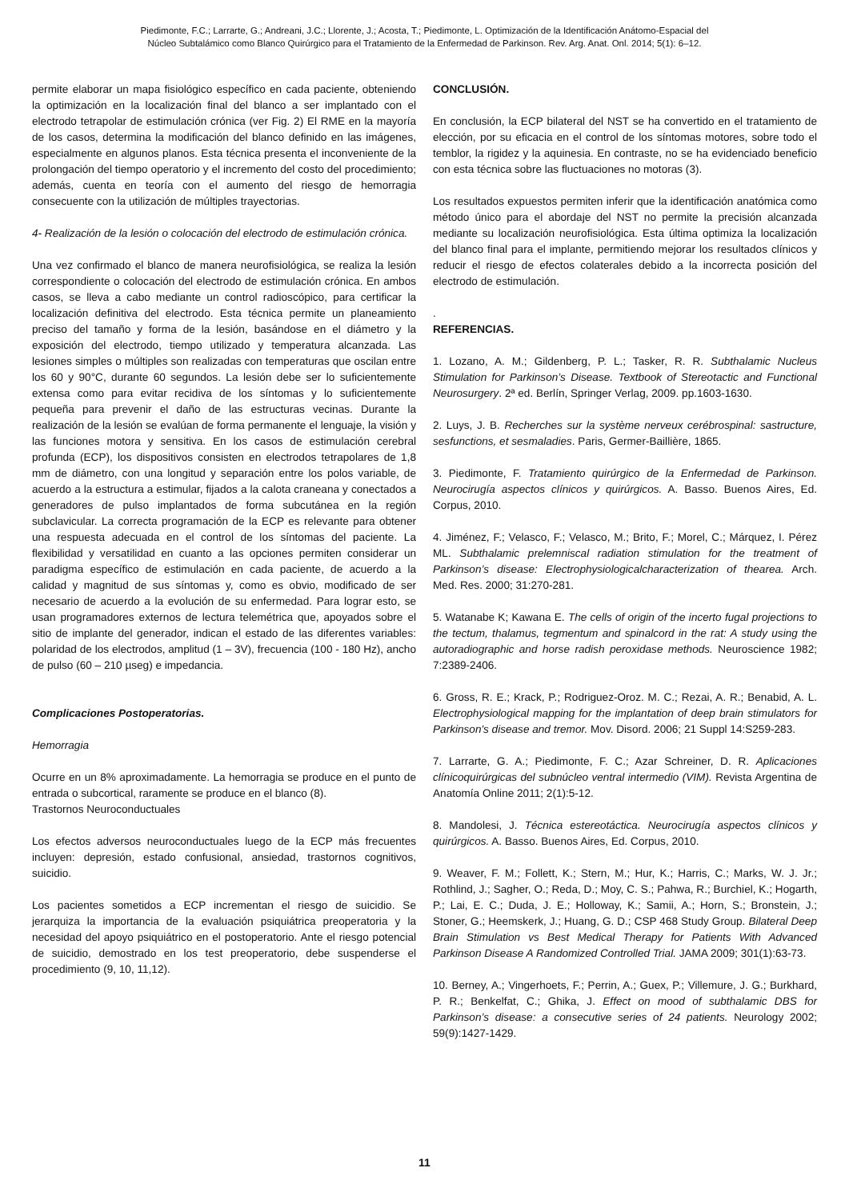Piedimonte, F.C.; Larrarte, G.; Andreani, J.C.; Llorente, J.; Acosta, T.; Piedimonte, L. Optimización de la Identificación Anátomo-Espacial del
Núcleo Subtalámico como Blanco Quirúrgico para el Tratamiento de la Enfermedad de Parkinson. Rev. Arg. Anat. Onl. 2014; 5(1): 6–12.
permite elaborar un mapa fisiológico específico en cada paciente, obteniendo la optimización en la localización final del blanco a ser implantado con el electrodo tetrapolar de estimulación crónica (ver Fig. 2) El RME en la mayoría de los casos, determina la modificación del blanco definido en las imágenes, especialmente en algunos planos. Esta técnica presenta el inconveniente de la prolongación del tiempo operatorio y el incremento del costo del procedimiento; además, cuenta en teoría con el aumento del riesgo de hemorragia consecuente con la utilización de múltiples trayectorias.
4- Realización de la lesión o colocación del electrodo de estimulación crónica.
Una vez confirmado el blanco de manera neurofisiológica, se realiza la lesión correspondiente o colocación del electrodo de estimulación crónica. En ambos casos, se lleva a cabo mediante un control radioscópico, para certificar la localización definitiva del electrodo. Esta técnica permite un planeamiento preciso del tamaño y forma de la lesión, basándose en el diámetro y la exposición del electrodo, tiempo utilizado y temperatura alcanzada. Las lesiones simples o múltiples son realizadas con temperaturas que oscilan entre los 60 y 90°C, durante 60 segundos. La lesión debe ser lo suficientemente extensa como para evitar recidiva de los síntomas y lo suficientemente pequeña para prevenir el daño de las estructuras vecinas. Durante la realización de la lesión se evalúan de forma permanente el lenguaje, la visión y las funciones motora y sensitiva. En los casos de estimulación cerebral profunda (ECP), los dispositivos consisten en electrodos tetrapolares de 1,8 mm de diámetro, con una longitud y separación entre los polos variable, de acuerdo a la estructura a estimular, fijados a la calota craneana y conectados a generadores de pulso implantados de forma subcutánea en la región subclavicular. La correcta programación de la ECP es relevante para obtener una respuesta adecuada en el control de los síntomas del paciente. La flexibilidad y versatilidad en cuanto a las opciones permiten considerar un paradigma específico de estimulación en cada paciente, de acuerdo a la calidad y magnitud de sus síntomas y, como es obvio, modificado de ser necesario de acuerdo a la evolución de su enfermedad. Para lograr esto, se usan programadores externos de lectura telemétrica que, apoyados sobre el sitio de implante del generador, indican el estado de las diferentes variables: polaridad de los electrodos, amplitud (1 – 3V), frecuencia (100 - 180 Hz), ancho de pulso (60 – 210 µseg) e impedancia.
Complicaciones Postoperatorias.
Hemorragia
Ocurre en un 8% aproximadamente. La hemorragia se produce en el punto de entrada o subcortical, raramente se produce en el blanco (8).
Trastornos Neuroconductuales
Los efectos adversos neuroconductuales luego de la ECP más frecuentes incluyen: depresión, estado confusional, ansiedad, trastornos cognitivos, suicidio.
Los pacientes sometidos a ECP incrementan el riesgo de suicidio. Se jerarquiza la importancia de la evaluación psiquiátrica preoperatoria y la necesidad del apoyo psiquiátrico en el postoperatorio. Ante el riesgo potencial de suicidio, demostrado en los test preoperatorio, debe suspenderse el procedimiento (9, 10, 11,12).
CONCLUSIÓN.
En conclusión, la ECP bilateral del NST se ha convertido en el tratamiento de elección, por su eficacia en el control de los síntomas motores, sobre todo el temblor, la rigidez y la aquinesia. En contraste, no se ha evidenciado beneficio con esta técnica sobre las fluctuaciones no motoras (3).
Los resultados expuestos permiten inferir que la identificación anatómica como método único para el abordaje del NST no permite la precisión alcanzada mediante su localización neurofisiológica. Esta última optimiza la localización del blanco final para el implante, permitiendo mejorar los resultados clínicos y reducir el riesgo de efectos colaterales debido a la incorrecta posición del electrodo de estimulación.
.
REFERENCIAS.
1. Lozano, A. M.; Gildenberg, P. L.; Tasker, R. R. Subthalamic Nucleus Stimulation for Parkinson’s Disease. Textbook of Stereotactic and Functional Neurosurgery. 2ª ed. Berlín, Springer Verlag, 2009. pp.1603-1630.
2. Luys, J. B. Recherches sur la système nerveux cerébrospinal: sastructure, sesfunctions, et sesmaladies. Paris, Germer-Baillière, 1865.
3. Piedimonte, F. Tratamiento quirúrgico de la Enfermedad de Parkinson. Neurocirugía aspectos clínicos y quirúrgicos. A. Basso. Buenos Aires, Ed. Corpus, 2010.
4. Jiménez, F.; Velasco, F.; Velasco, M.; Brito, F.; Morel, C.; Márquez, I. Pérez ML. Subthalamic prelemniscal radiation stimulation for the treatment of Parkinson’s disease: Electrophysiologicalcharacterization of thearea. Arch. Med. Res. 2000; 31:270-281.
5. Watanabe K; Kawana E. The cells of origin of the incerto fugal projections to the tectum, thalamus, tegmentum and spinalcord in the rat: A study using the autoradiographic and horse radish peroxidase methods. Neuroscience 1982; 7:2389-2406.
6. Gross, R. E.; Krack, P.; Rodriguez-Oroz. M. C.; Rezai, A. R.; Benabid, A. L. Electrophysiological mapping for the implantation of deep brain stimulators for Parkinson's disease and tremor. Mov. Disord. 2006; 21 Suppl 14:S259-283.
7. Larrarte, G. A.; Piedimonte, F. C.; Azar Schreiner, D. R. Aplicaciones clínicoquirúrgicas del subnúcleo ventral intermedio (VIM). Revista Argentina de Anatomía Online 2011; 2(1):5-12.
8. Mandolesi, J. Técnica estereotáctica. Neurocirugía aspectos clínicos y quirúrgicos. A. Basso. Buenos Aires, Ed. Corpus, 2010.
9. Weaver, F. M.; Follett, K.; Stern, M.; Hur, K.; Harris, C.; Marks, W. J. Jr.; Rothlind, J.; Sagher, O.; Reda, D.; Moy, C. S.; Pahwa, R.; Burchiel, K.; Hogarth, P.; Lai, E. C.; Duda, J. E.; Holloway, K.; Samii, A.; Horn, S.; Bronstein, J.; Stoner, G.; Heemskerk, J.; Huang, G. D.; CSP 468 Study Group. Bilateral Deep Brain Stimulation vs Best Medical Therapy for Patients With Advanced Parkinson Disease A Randomized Controlled Trial. JAMA 2009; 301(1):63-73.
10. Berney, A.; Vingerhoets, F.; Perrin, A.; Guex, P.; Villemure, J. G.; Burkhard, P. R.; Benkelfat, C.; Ghika, J. Effect on mood of subthalamic DBS for Parkinson’s disease: a consecutive series of 24 patients. Neurology 2002; 59(9):1427-1429.
11